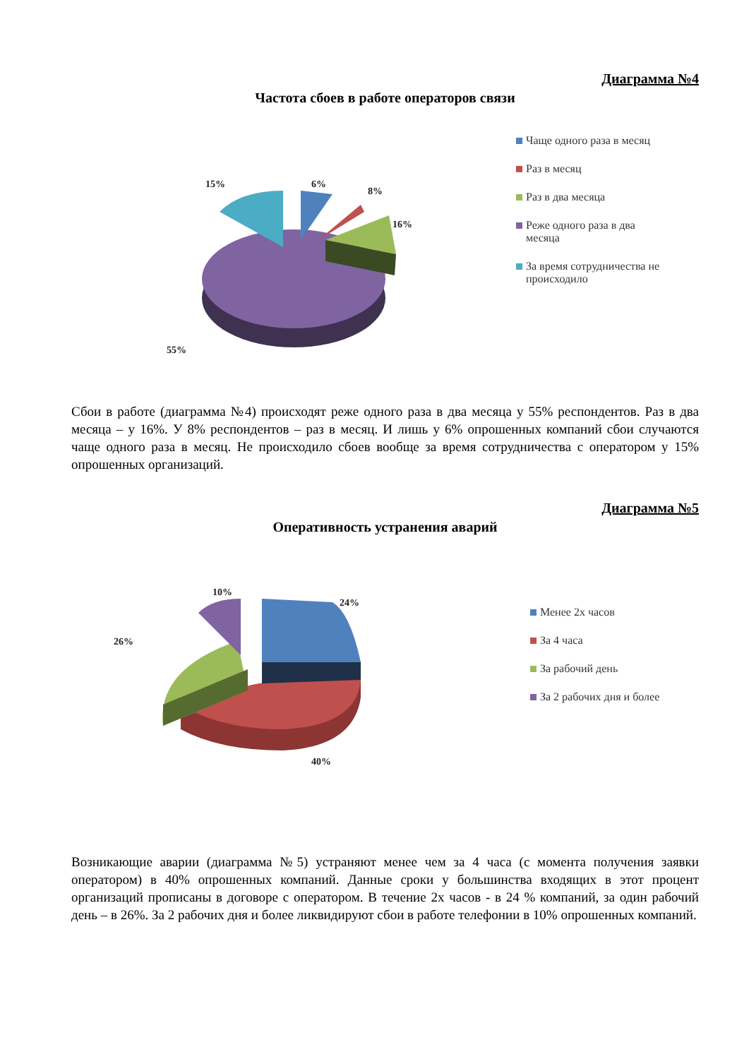Диаграмма №4
Частота сбоев в работе операторов связи
15%
6%
8%
16%
55%
Чаще одного раза в месяц
Раз в месяц
Раз в два месяца
Реже одного раза в два месяца
За время сотрудничества не происходило
Сбои в работе (диаграмма №4) происходят реже одного раза в два месяца у 55% респондентов. Раз в два месяца – у 16%. У 8% респондентов – раз в месяц. И лишь у 6% опрошенных компаний сбои случаются чаще одного раза в месяц. Не происходило сбоев вообще за время сотрудничества с оператором у 15% опрошенных организаций.
Диаграмма №5
Оперативность устранения аварий
10%
24%
26%
40%
Менее 2х часов
За 4 часа
За рабочий день
За 2 рабочих дня и более
Возникающие аварии (диаграмма №5) устраняют менее чем за 4 часа (с момента получения заявки оператором) в 40% опрошенных компаний. Данные сроки у большинства входящих в этот процент организаций прописаны в договоре с оператором. В течение 2х часов - в 24 % компаний, за один рабочий день – в 26%. За 2 рабочих дня и более ликвидируют сбои в работе телефонии в 10% опрошенных компаний.